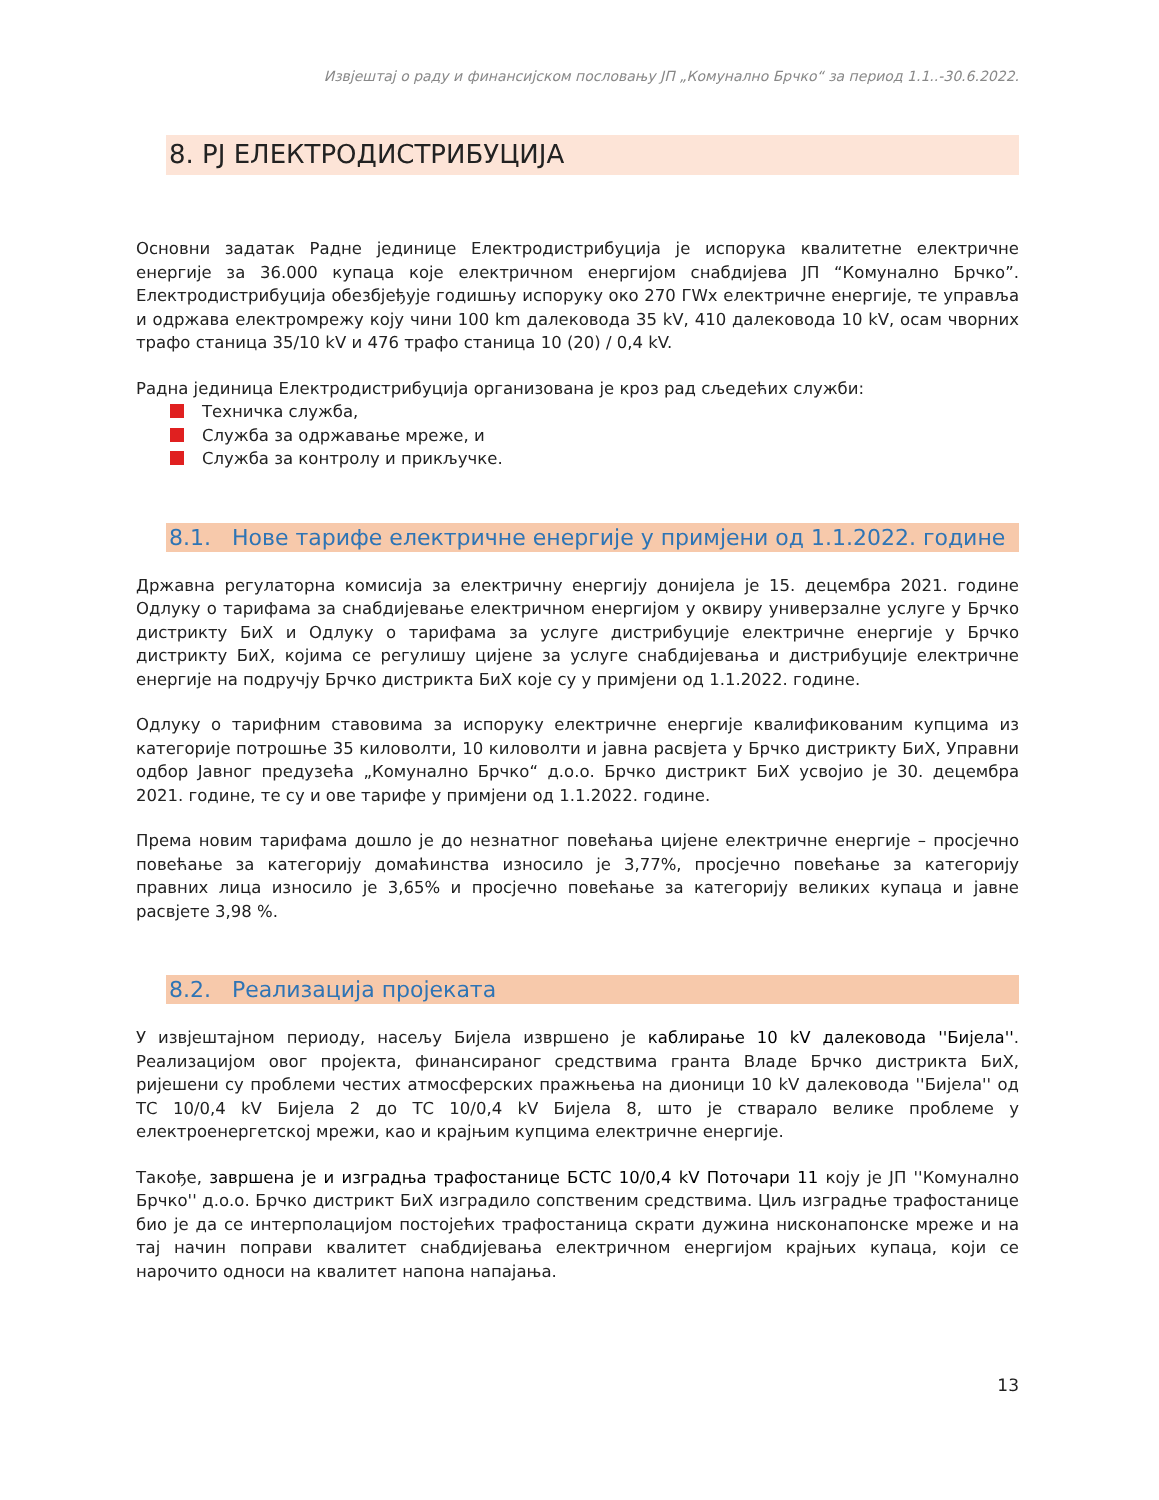Извјештај о раду и финансијском пословању ЈП „Комунално Брчко“ за период 1.1..-30.6.2022.
8. РЈ ЕЛЕКТРОДИСТРИБУЦИЈА
Основни задатак Радне јединице Електродистрибуција је испорука квалитетне електричне енергије за 36.000 купаца које електричном енергијом снабдијева ЈП “Комунално Брчко”. Електродистрибуција обезбјеђује годишњу испоруку око 270 ГWх електричне енергије, те управља и одржава електромрежу коју чини 100 km далековода 35 kV, 410 далековода 10 kV, осам чворних трафо станица 35/10 kV и 476 трафо станица 10 (20) / 0,4 kV.
Радна јединица Електродистрибуција организована је кроз рад сљедећих служби:
Техничка служба,
Служба за одржавање мреже, и
Служба за контролу и прикључке.
8.1. Нове тарифе електричне енергије у примјени од 1.1.2022. године
Државна регулаторна комисија за електричну енергију донијела је 15. децембра 2021. године Одлуку о тарифама за снабдијевање електричном енергијом у оквиру универзалне услуге у Брчко дистрикту БиХ и Одлуку о тарифама за услуге дистрибуције електричне енергије у Брчко дистрикту БиХ, којима се регулишу цијене за услуге снабдијевања и дистрибуције електричне енергије на подручју Брчко дистрикта БиХ које су у примјени од 1.1.2022. године.
Одлуку о тарифним ставовима за испоруку електричне енергије квалификованим купцима из категорије потрошње 35 киловолти, 10 киловолти и јавна расвјета у Брчко дистрикту БиХ, Управни одбор Јавног предузећа „Комунално Брчко“ д.о.о. Брчко дистрикт БиХ усвојио је 30. децембра 2021. године, те су и ове тарифе у примјени од 1.1.2022. године.
Према новим тарифама дошло је до незнатног повећања цијене електричне енергије – просјечно повећање за категорију домаћинства износило је 3,77%, просјечно повећање за категорију правних лица износило је 3,65% и просјечно повећање за категорију великих купаца и јавне расвјете 3,98 %.
8.2. Реализација пројеката
У извјештајном периоду, насељу Бијела извршено је каблирање 10 kV далековода ''Бијела''. Реализацијом овог пројекта, финансираног средствима гранта Владе Брчко дистрикта БиХ, ријешени су проблеми честих атмосферских пражњења на дионици 10 kV далековода ''Бијела'' од ТС 10/0,4 kV Бијела 2 до ТС 10/0,4 kV Бијела 8, што је стварало велике проблеме у електроенергетској мрежи, као и крајњим купцима електричне енергије.
Такође, завршена је и изградња трафостанице БСТС 10/0,4 kV Поточари 11 коју је ЈП ''Комунално Брчко'' д.о.о. Брчко дистрикт БиХ изградило сопственим средствима. Циљ изградње трафостанице био је да се интерполацијом постојећих трафостаница скрати дужина нисконапонске мреже и на тај начин поправи квалитет снабдијевања електричном енергијом крајњих купаца, који се нарочито односи на квалитет напона напајања.
13